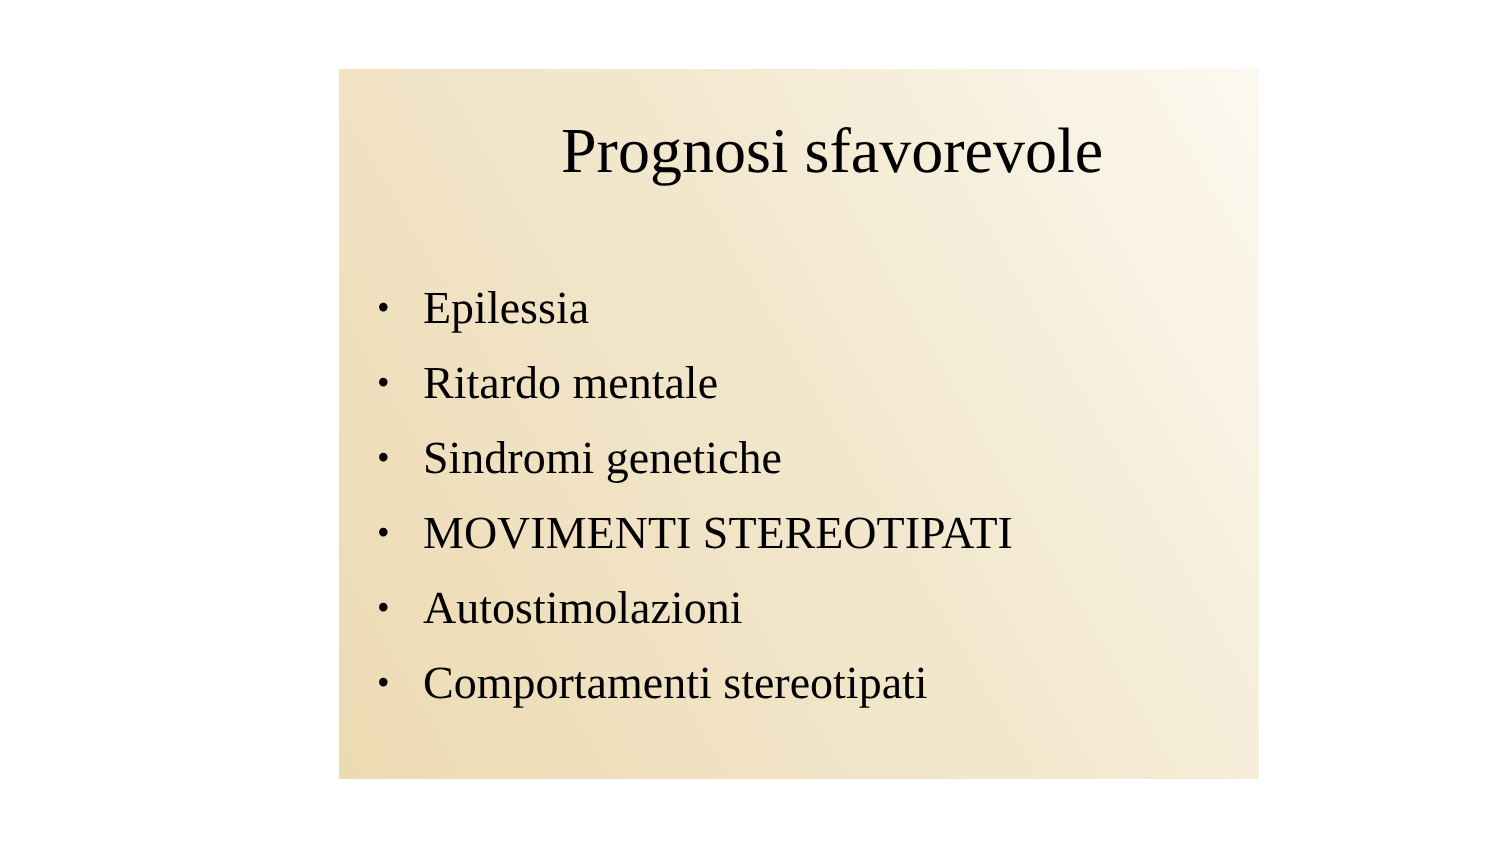Prognosi sfavorevole
• Epilessia
• Ritardo mentale
• Sindromi genetiche
• MOVIMENTI STEREOTIPATI
• Autostimolazioni
• Comportamenti stereotipati